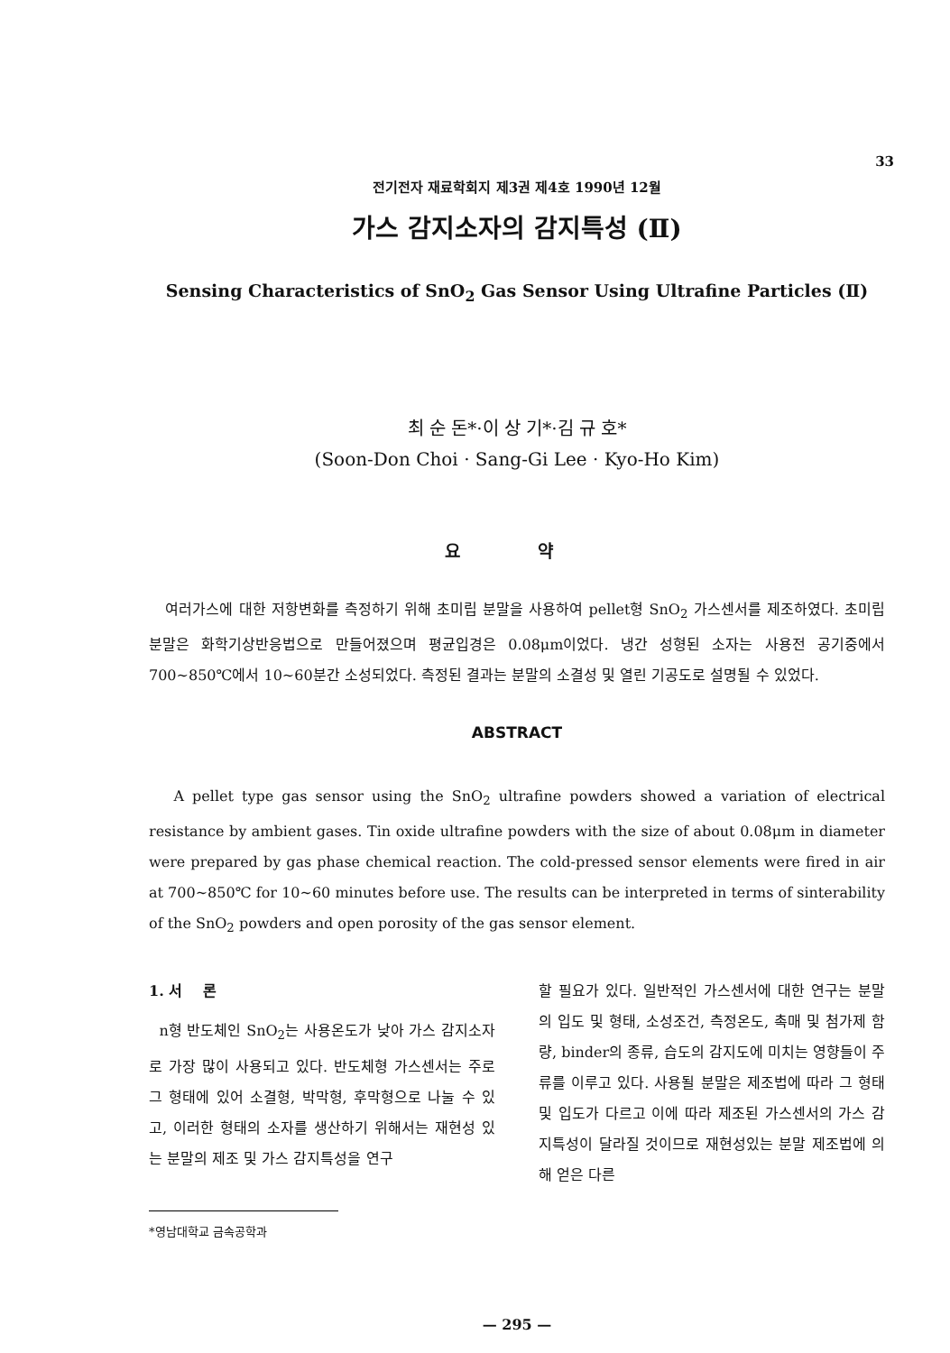33
전기전자 재료학회지 제3권 제4호 1990년 12월
가스 감지소자의 감지특성 (Ⅱ)
Sensing Characteristics of SnO<sub>2</sub> Gas Sensor Using Ultrafine Particles (Ⅱ)
최 순 돈*·이 상 기*·김 규 호*
(Soon-Don Choi · Sang-Gi Lee · Kyo-Ho Kim)
요 약
여러가스에 대한 저항변화를 측정하기 위해 초미립 분말을 사용하여 pellet형 SnO<sub>2</sub> 가스센서를 제조하였다. 초미립 분말은 화학기상반응법으로 만들어졌으며 평균입경은 0.08μm이었다. 냉간 성형된 소자는 사용전 공기중에서 700~850℃에서 10~60분간 소성되었다. 측정된 결과는 분말의 소결성 및 열린 기공도로 설명될 수 있었다.
ABSTRACT
A pellet type gas sensor using the SnO<sub>2</sub> ultrafine powders showed a variation of electrical resistance by ambient gases. Tin oxide ultrafine powders with the size of about 0.08μm in diameter were prepared by gas phase chemical reaction. The cold-pressed sensor elements were fired in air at 700~850℃ for 10~60 minutes before use. The results can be interpreted in terms of sinterability of the SnO<sub>2</sub> powders and open porosity of the gas sensor element.
1. 서 론
n형 반도체인 SnO<sub>2</sub>는 사용온도가 낮아 가스 감지소자로 가장 많이 사용되고 있다. 반도체형 가스센서는 주로 그 형태에 있어 소결형, 박막형, 후막형으로 나눌 수 있고, 이러한 형태의 소자를 생산하기 위해서는 재현성 있는 분말의 제조 및 가스 감지특성을 연구
*영남대학교 금속공학과
할 필요가 있다. 일반적인 가스센서에 대한 연구는 분말의 입도 및 형태, 소성조건, 측정온도, 촉매 및 첨가제 함량, binder의 종류, 습도의 감지도에 미치는 영향들이 주류를 이루고 있다. 사용될 분말은 제조법에 따라 그 형태 및 입도가 다르고 이에 따라 제조된 가스센서의 가스 감지특성이 달라질 것이므로 재현성있는 분말 제조법에 의해 얻은 다른
— 295 —